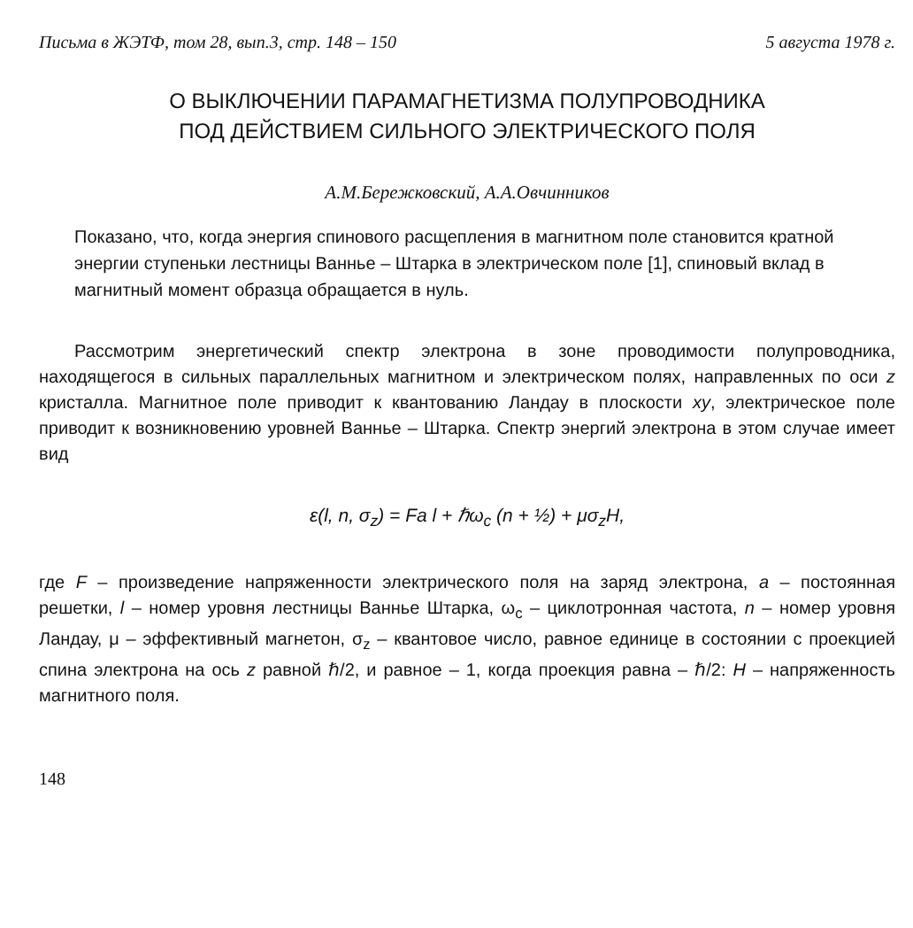Письма в ЖЭТФ, том 28, вып.3, стр. 148 – 150 5 августа 1978 г.
О ВЫКЛЮЧЕНИИ ПАРАМАГНЕТИЗМА ПОЛУПРОВОДНИКА
ПОД ДЕЙСТВИЕМ СИЛЬНОГО ЭЛЕКТРИЧЕСКОГО ПОЛЯ
А.М.Бережковский, А.А.Овчинников
Показано, что, когда энергия спинового расщепления в магнитном поле становится кратной энергии ступеньки лестницы Ваннье – Штарка в электрическом поле [1], спиновый вклад в магнитный момент образца обращается в нуль.
Рассмотрим энергетический спектр электрона в зоне проводимости полупроводника, находящегося в сильных параллельных магнитном и электрическом полях, направленных по оси z кристалла. Магнитное поле приводит к квантованию Ландау в плоскости xy, электрическое поле приводит к возникновению уровней Ваннье – Штарка. Спектр энергий электрона в этом случае имеет вид
ε(l, n, σ<sub>z</sub>) = Fa l + ℏω<sub>c</sub> (n + ½) + μσ<sub>z</sub>H,
где F – произведение напряженности электрического поля на заряд электрона, a – постоянная решетки, l – номер уровня лестницы Ваннье Штарка, ω<sub>c</sub> – циклотронная частота, n – номер уровня Ландау, μ – эффективный магнетон, σ<sub>z</sub> – квантовое число, равное единице в состоянии с проекцией спина электрона на ось z равной ℏ/2, и равное – 1, когда проекция равна – ℏ/2: H – напряженность магнитного поля.
148